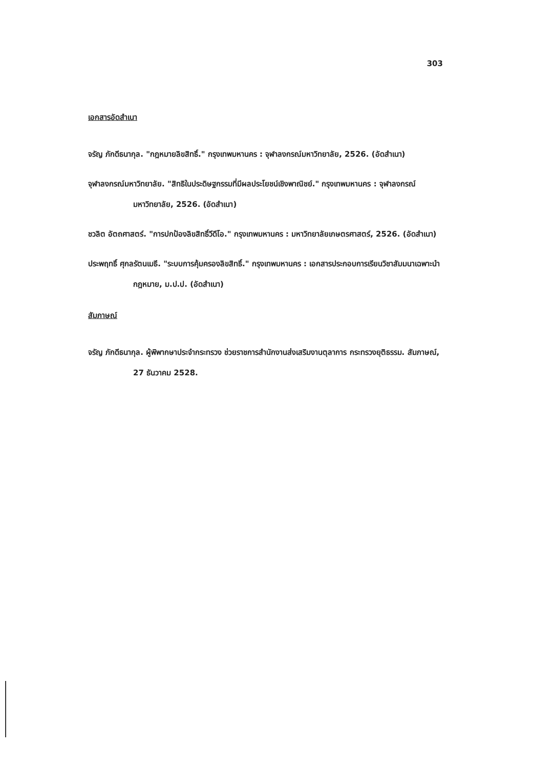303
เอกสารอัดสำเนา
จรัญ ภักดีธนากุล. "กฎหมายลิขสิทธิ์." กรุงเทพมหานคร : จุฬาลงกรณ์มหาวิทยาลัย, 2526. (อัดสำเนา)
จุฬาลงกรณ์มหาวิทยาลัย. "สิทธิในประดิษฐกรรมที่มีผลประโยชน์เชิงพาณิชย์." กรุงเทพมหานคร : จุฬาลงกรณ์มหาวิทยาลัย, 2526. (อัดสำเนา)
ชวลิต อัตถศาสตร์. "การปกป้องลิขสิทธิ์วีดีโอ." กรุงเทพมหานคร : มหาวิทยาลัยเกษตรศาสตร์, 2526. (อัดสำเนา)
ประพฤทธิ์ ศุกลรัตนเมธี. "ระบบการคุ้มครองลิขสิทธิ์." กรุงเทพมหานคร : เอกสารประกอบการเรียนวิชาสัมมนาเฉพาะนำกฎหมาย, ม.ป.ป. (อัดสำเนา)
สัมภาษณ์
จรัญ ภักดีธนากุล. ผู้พิพากษาประจำกระทรวง ช่วยราชการสำนักงานส่งเสริมงานตุลาการ กระทรวงยุติธรรม. สัมภาษณ์, 27 ธันวาคม 2528.